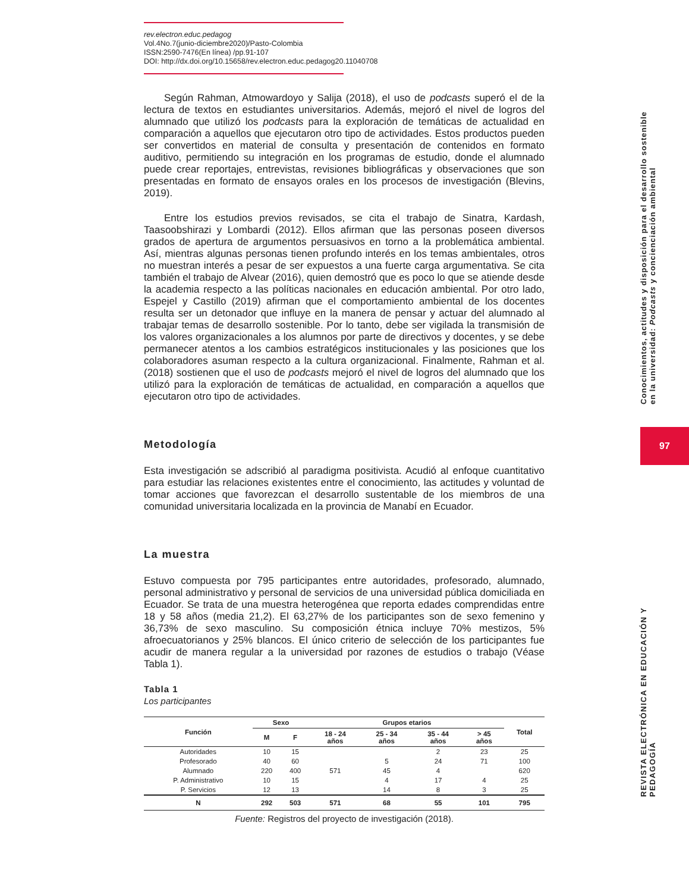rev.electron.educ.pedagog
Vol.4No.7(junio-diciembre2020)/Pasto-Colombia
ISSN:2590-7476(En línea) /pp.91-107
DOI: http://dx.doi.org/10.15658/rev.electron.educ.pedagog20.11040708
Según Rahman, Atmowardoyo y Salija (2018), el uso de podcasts superó el de la lectura de textos en estudiantes universitarios. Además, mejoró el nivel de logros del alumnado que utilizó los podcasts para la exploración de temáticas de actualidad en comparación a aquellos que ejecutaron otro tipo de actividades. Estos productos pueden ser convertidos en material de consulta y presentación de contenidos en formato auditivo, permitiendo su integración en los programas de estudio, donde el alumnado puede crear reportajes, entrevistas, revisiones bibliográficas y observaciones que son presentadas en formato de ensayos orales en los procesos de investigación (Blevins, 2019).
Entre los estudios previos revisados, se cita el trabajo de Sinatra, Kardash, Taasoobshirazi y Lombardi (2012). Ellos afirman que las personas poseen diversos grados de apertura de argumentos persuasivos en torno a la problemática ambiental. Así, mientras algunas personas tienen profundo interés en los temas ambientales, otros no muestran interés a pesar de ser expuestos a una fuerte carga argumentativa. Se cita también el trabajo de Alvear (2016), quien demostró que es poco lo que se atiende desde la academia respecto a las políticas nacionales en educación ambiental. Por otro lado, Espejel y Castillo (2019) afirman que el comportamiento ambiental de los docentes resulta ser un detonador que influye en la manera de pensar y actuar del alumnado al trabajar temas de desarrollo sostenible. Por lo tanto, debe ser vigilada la transmisión de los valores organizacionales a los alumnos por parte de directivos y docentes, y se debe permanecer atentos a los cambios estratégicos institucionales y las posiciones que los colaboradores asuman respecto a la cultura organizacional. Finalmente, Rahman et al. (2018) sostienen que el uso de podcasts mejoró el nivel de logros del alumnado que los utilizó para la exploración de temáticas de actualidad, en comparación a aquellos que ejecutaron otro tipo de actividades.
Metodología
Esta investigación se adscribió al paradigma positivista. Acudió al enfoque cuantitativo para estudiar las relaciones existentes entre el conocimiento, las actitudes y voluntad de tomar acciones que favorezcan el desarrollo sustentable de los miembros de una comunidad universitaria localizada en la provincia de Manabí en Ecuador.
La muestra
Estuvo compuesta por 795 participantes entre autoridades, profesorado, alumnado, personal administrativo y personal de servicios de una universidad pública domiciliada en Ecuador. Se trata de una muestra heterogénea que reporta edades comprendidas entre 18 y 58 años (media 21,2). El 63,27% de los participantes son de sexo femenino y 36,73% de sexo masculino. Su composición étnica incluye 70% mestizos, 5% afroecuatorianos y 25% blancos. El único criterio de selección de los participantes fue acudir de manera regular a la universidad por razones de estudios o trabajo (Véase Tabla 1).
Tabla 1
Los participantes
| Función | Sexo | | Grupos etarios | | | | Total |
| --- | --- | --- | --- | --- | --- | --- | --- |
| | M | F | 18 - 24 años | 25 - 34 años | 35 - 44 años | > 45 años | |
| Autoridades | 10 | 15 | | | 2 | 23 | 25 |
| Profesorado | 40 | 60 | | 5 | 24 | 71 | 100 |
| Alumnado | 220 | 400 | 571 | 45 | 4 | | 620 |
| P. Administrativo | 10 | 15 | | 4 | 17 | 4 | 25 |
| P. Servicios | 12 | 13 | | 14 | 8 | 3 | 25 |
| N | 292 | 503 | 571 | 68 | 55 | 101 | 795 |
Fuente: Registros del proyecto de investigación (2018).
Conocimientos, actitudes y disposición para el desarrollo sostenible
en la universidad: Podcasts y concienciación ambiental
97
REVISTA ELECTRÓNICA EN EDUCACIÓN Y PEDAGOGÍA